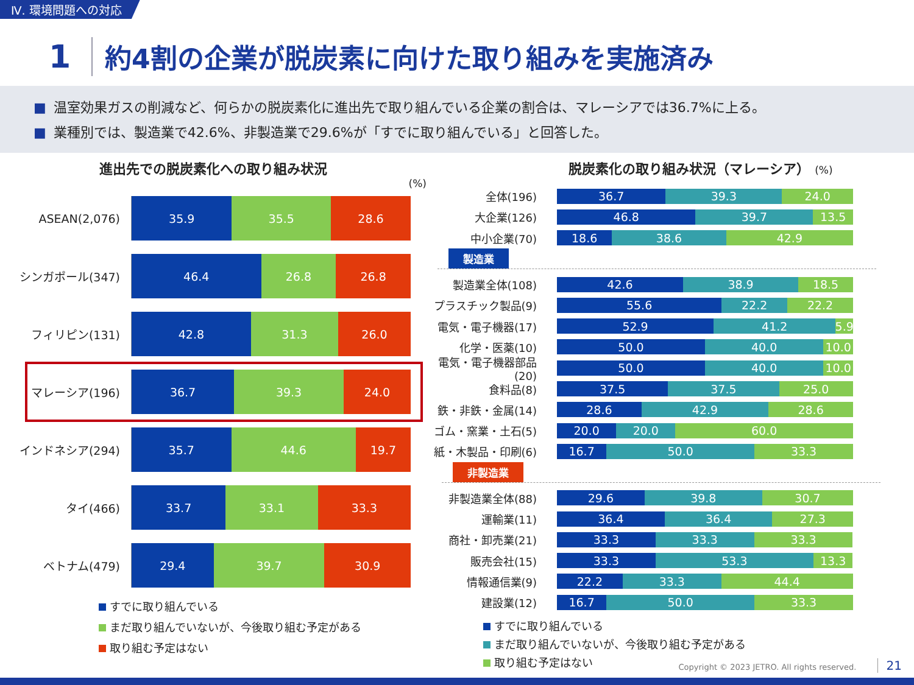Ⅳ. 環境問題への対応
1
約4割の企業が脱炭素に向けた取り組みを実施済み
■ 温室効果ガスの削減など、何らかの脱炭素化に進出先で取り組んでいる企業の割合は、マレーシアでは36.7%に上る。
■ 業種別では、製造業で42.6%、非製造業で29.6%が「すでに取り組んでいる」と回答した。
進出先での脱炭素化への取り組み状況
(%)
ASEAN(2,076)
35.9 35.5 28.6
シンガポール(347)
46.4 26.8 26.8
フィリピン(131)
42.8 31.3 26.0
マレーシア(196)
36.7 39.3 24.0
インドネシア(294)
35.7 44.6 19.7
タイ(466)
33.7 33.1 33.3
ベトナム(479)
29.4 39.7 30.9
すでに取り組んでいる
まだ取り組んでいないが、今後取り組む予定がある
取り組む予定はない
脱炭素化の取り組み状況（マレーシア） (%)
全体(196)
36.7 39.3 24.0
大企業(126)
46.8 39.7 13.5
中小企業(70)
18.6 38.6 42.9
製造業
製造業全体(108)
42.6 38.9 18.5
プラスチック製品(9)
55.6 22.2 22.2
電気・電子機器(17)
52.9 41.2 5.9
化学・医薬(10)
50.0 40.0 10.0
電気・電子機器部品(20)
50.0 40.0 10.0
食料品(8)
37.5 37.5 25.0
鉄・非鉄・金属(14)
28.6 42.9 28.6
ゴム・窯業・土石(5)
20.0 20.0 60.0
紙・木製品・印刷(6)
16.7 50.0 33.3
非製造業
非製造業全体(88)
29.6 39.8 30.7
運輸業(11)
36.4 36.4 27.3
商社・卸売業(21)
33.3 33.3 33.3
販売会社(15)
33.3 53.3 13.3
情報通信業(9)
22.2 33.3 44.4
建設業(12)
16.7 50.0 33.3
すでに取り組んでいる
まだ取り組んでいないが、今後取り組む予定がある
取り組む予定はない
Copyright © 2023 JETRO. All rights reserved. 21